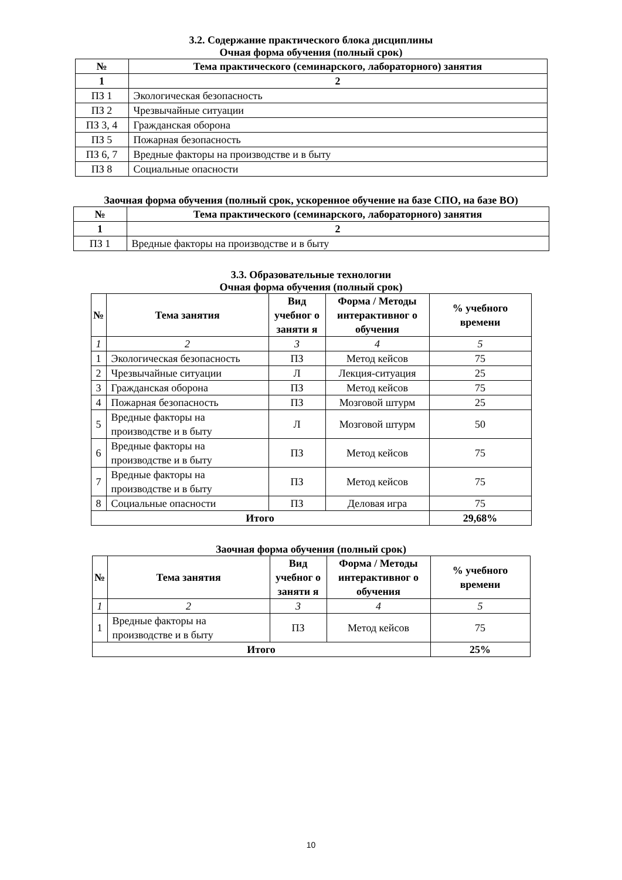3.2. Содержание практического блока дисциплины
Очная форма обучения (полный срок)
| № | Тема практического (семинарского, лабораторного) занятия |
| --- | --- |
| 1 | 2 |
| ПЗ 1 | Экологическая безопасность |
| ПЗ 2 | Чрезвычайные ситуации |
| ПЗ 3, 4 | Гражданская оборона |
| ПЗ 5 | Пожарная безопасность |
| ПЗ 6, 7 | Вредные факторы на производстве и в быту |
| ПЗ 8 | Социальные опасности |
Заочная форма обучения (полный срок, ускоренное обучение на базе СПО, на базе ВО)
| № | Тема практического (семинарского, лабораторного) занятия |
| --- | --- |
| 1 | 2 |
| ПЗ 1 | Вредные факторы на производстве и в быту |
3.3. Образовательные технологии
Очная форма обучения (полный срок)
| № | Тема занятия | Вид учебног о заняти я | Форма / Методы интерактивног о обучения | % учебного времени |
| --- | --- | --- | --- | --- |
| 1 | 2 | 3 | 4 | 5 |
| 1 | Экологическая безопасность | ПЗ | Метод кейсов | 75 |
| 2 | Чрезвычайные ситуации | Л | Лекция-ситуация | 25 |
| 3 | Гражданская оборона | ПЗ | Метод кейсов | 75 |
| 4 | Пожарная безопасность | ПЗ | Мозговой штурм | 25 |
| 5 | Вредные факторы на производстве и в быту | Л | Мозговой штурм | 50 |
| 6 | Вредные факторы на производстве и в быту | ПЗ | Метод кейсов | 75 |
| 7 | Вредные факторы на производстве и в быту | ПЗ | Метод кейсов | 75 |
| 8 | Социальные опасности | ПЗ | Деловая игра | 75 |
| Итого | | | | 29,68% |
Заочная форма обучения (полный срок)
| № | Тема занятия | Вид учебног о заняти я | Форма / Методы интерактивног о обучения | % учебного времени |
| --- | --- | --- | --- | --- |
| 1 | 2 | 3 | 4 | 5 |
| 1 | Вредные факторы на производстве и в быту | ПЗ | Метод кейсов | 75 |
| Итого | | | | 25% |
10